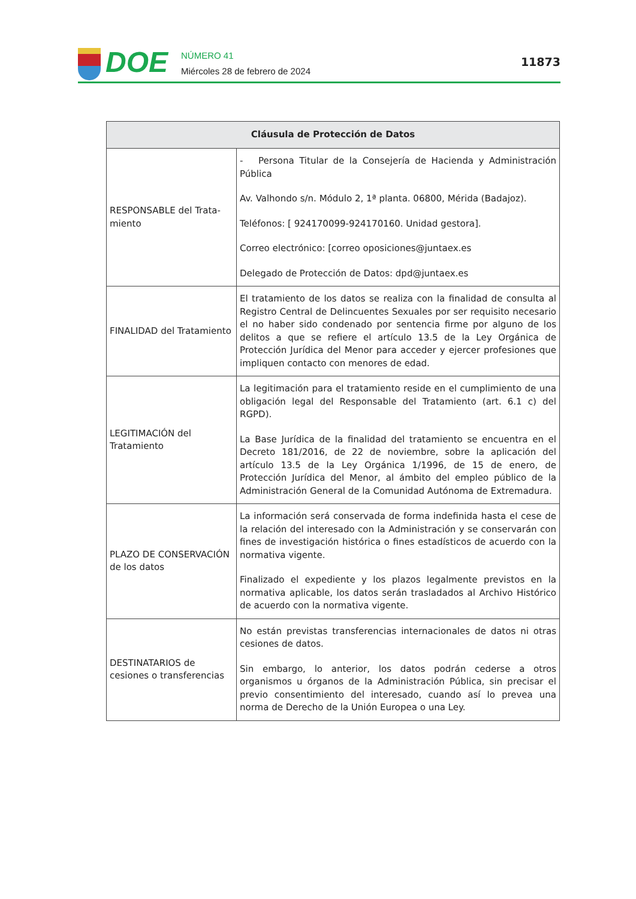DOE
NÚMERO 41
Miércoles 28 de febrero de 2024
11873
| Cláusula de Protección de Datos | |
| --- | --- |
| RESPONSABLE del Trata-miento | - Persona Titular de la Consejería de Hacienda y Administración Pública Av. Valhondo s/n. Módulo 2, 1ª planta. 06800, Mérida (Badajoz). Teléfonos: [ 924170099-924170160. Unidad gestora]. Correo electrónico: [correo oposiciones@juntaex.es Delegado de Protección de Datos: dpd@juntaex.es |
| FINALIDAD del Tratamiento | El tratamiento de los datos se realiza con la finalidad de consulta al Registro Central de Delincuentes Sexuales por ser requisito necesario el no haber sido condenado por sentencia firme por alguno de los delitos a que se refiere el artículo 13.5 de la Ley Orgánica de Protección Jurídica del Menor para acceder y ejercer profesiones que impliquen contacto con menores de edad. |
| LEGITIMACIÓN del Tratamiento | La legitimación para el tratamiento reside en el cumplimiento de una obligación legal del Responsable del Tratamiento (art. 6.1 c) del RGPD). La Base Jurídica de la finalidad del tratamiento se encuentra en el Decreto 181/2016, de 22 de noviembre, sobre la aplicación del artículo 13.5 de la Ley Orgánica 1/1996, de 15 de enero, de Protección Jurídica del Menor, al ámbito del empleo público de la Administración General de la Comunidad Autónoma de Extremadura. |
| PLAZO DE CONSERVACIÓN de los datos | La información será conservada de forma indefinida hasta el cese de la relación del interesado con la Administración y se conservarán con fines de investigación histórica o fines estadísticos de acuerdo con la normativa vigente. Finalizado el expediente y los plazos legalmente previstos en la normativa aplicable, los datos serán trasladados al Archivo Histórico de acuerdo con la normativa vigente. |
| DESTINATARIOS de cesiones o transferencias | No están previstas transferencias internacionales de datos ni otras cesiones de datos. Sin embargo, lo anterior, los datos podrán cederse a otros organismos u órganos de la Administración Pública, sin precisar el previo consentimiento del interesado, cuando así lo prevea una norma de Derecho de la Unión Europea o una Ley. |